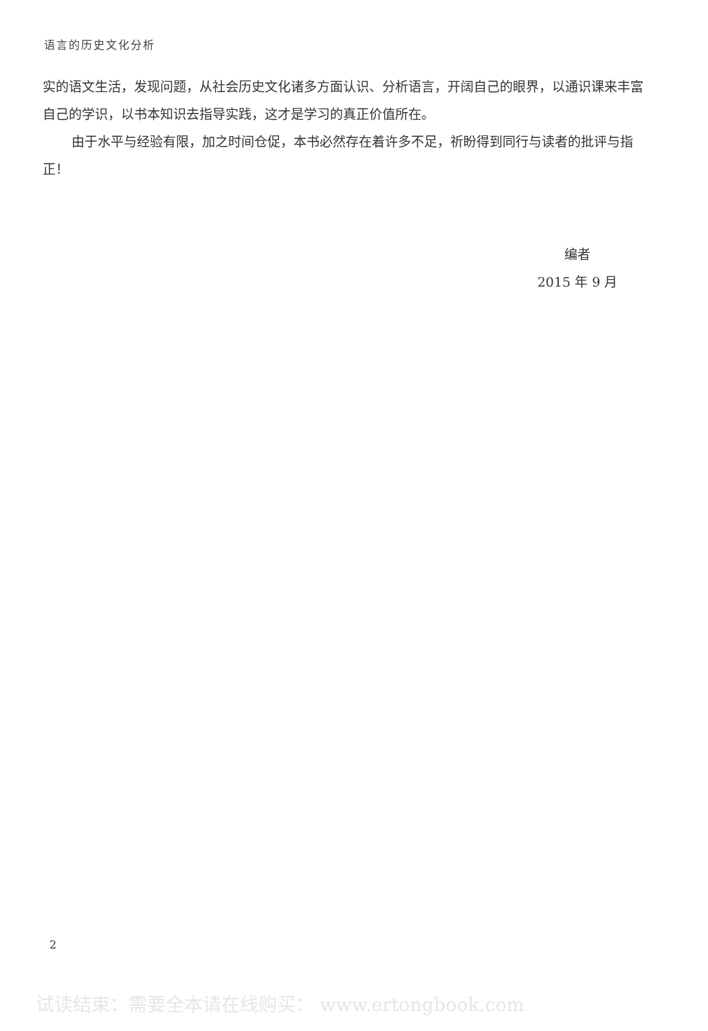语言的历史文化分析
实的语文生活，发现问题，从社会历史文化诸多方面认识、分析语言，开阔自己的眼界，以通识课来丰富自己的学识，以书本知识去指导实践，这才是学习的真正价值所在。
由于水平与经验有限，加之时间仓促，本书必然存在着许多不足，祈盼得到同行与读者的批评与指正！
编者
2015 年 9 月
2
试读结束：需要全本请在线购买： www.ertongbook.com